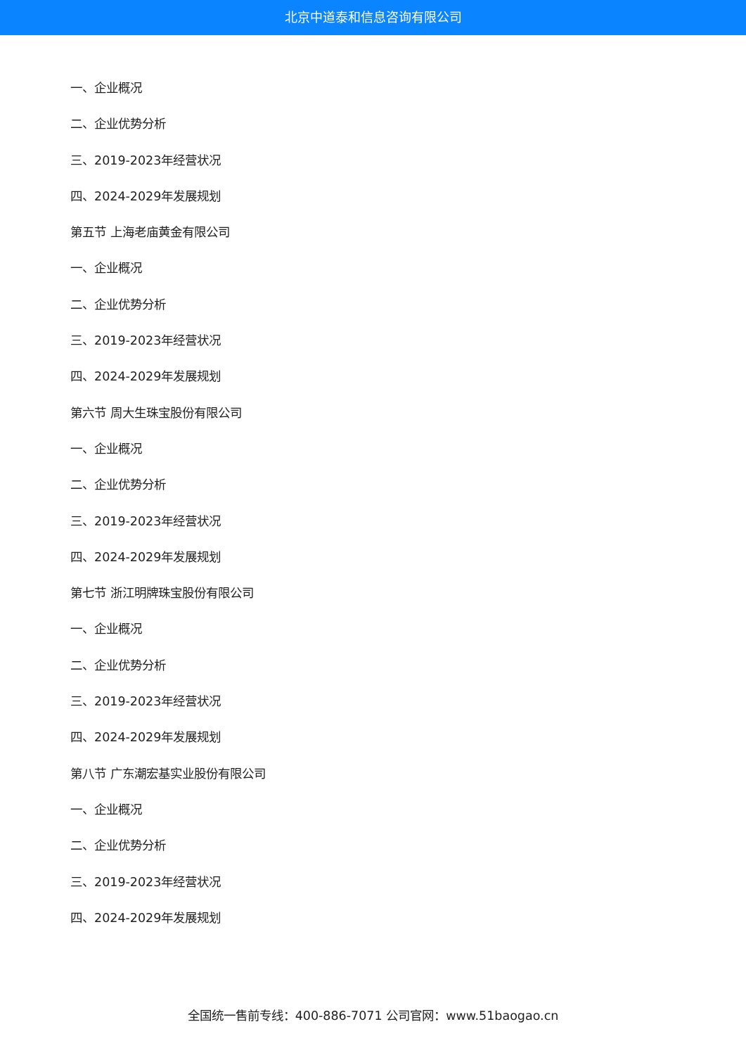北京中道泰和信息咨询有限公司
一、企业概况
二、企业优势分析
三、2019-2023年经营状况
四、2024-2029年发展规划
第五节 上海老庙黄金有限公司
一、企业概况
二、企业优势分析
三、2019-2023年经营状况
四、2024-2029年发展规划
第六节 周大生珠宝股份有限公司
一、企业概况
二、企业优势分析
三、2019-2023年经营状况
四、2024-2029年发展规划
第七节 浙江明牌珠宝股份有限公司
一、企业概况
二、企业优势分析
三、2019-2023年经营状况
四、2024-2029年发展规划
第八节 广东潮宏基实业股份有限公司
一、企业概况
二、企业优势分析
三、2019-2023年经营状况
四、2024-2029年发展规划
全国统一售前专线：400-886-7071 公司官网：www.51baogao.cn